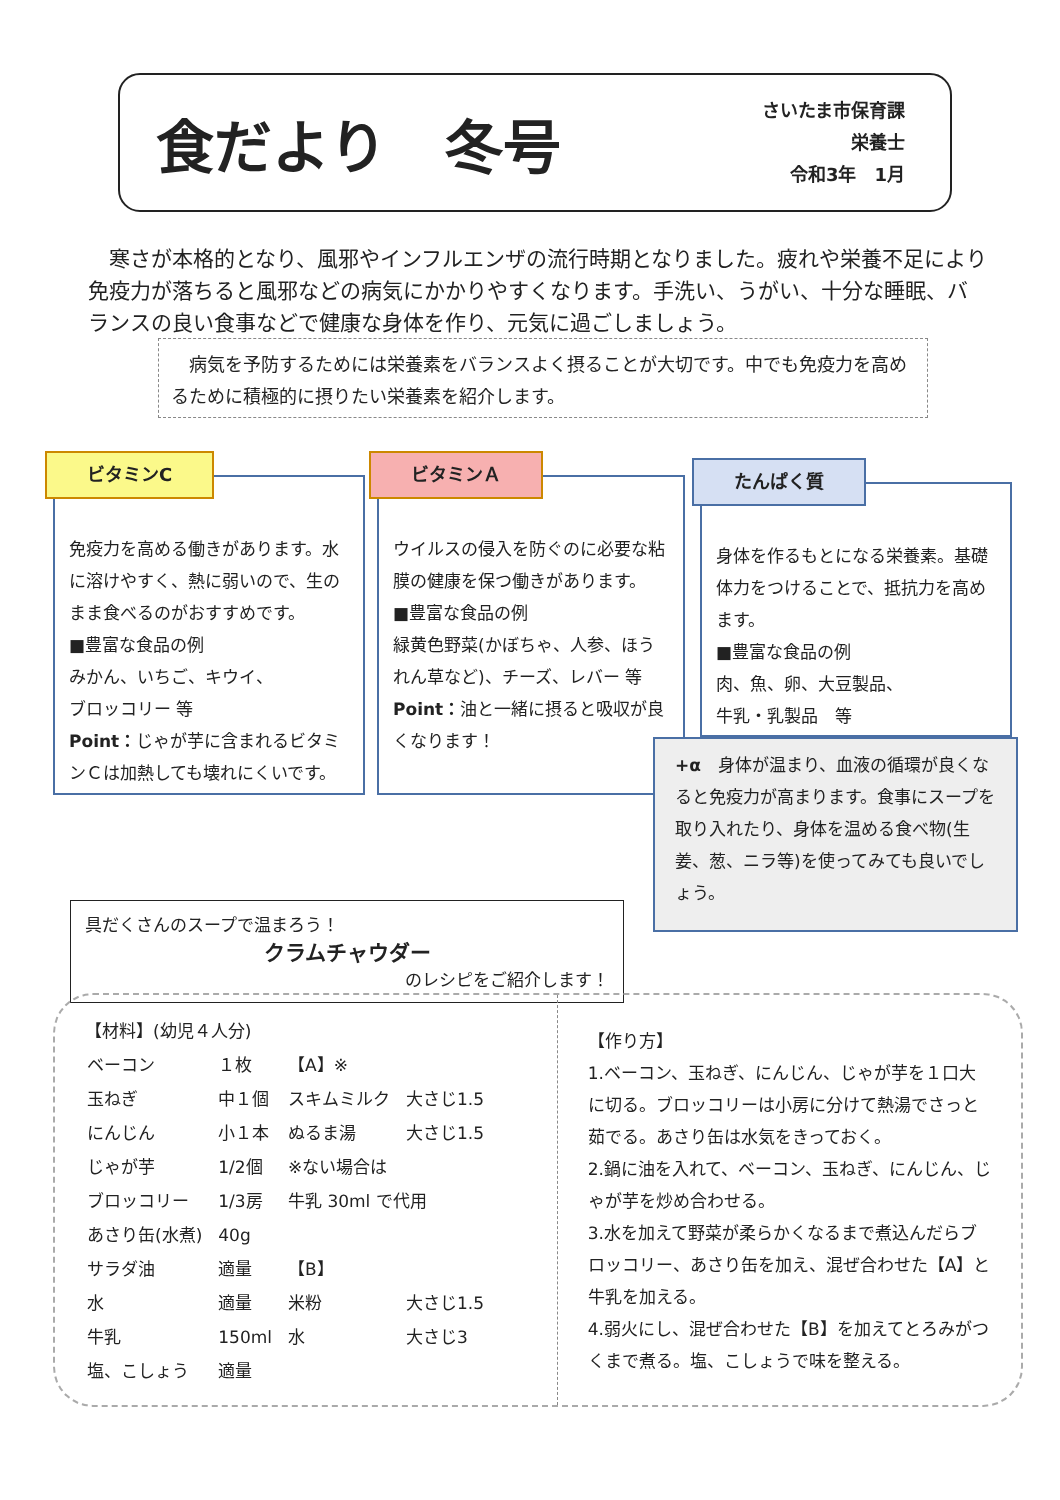食だより　冬号
さいたま市保育課
栄養士
令和3年　1月
　寒さが本格的となり、風邪やインフルエンザの流行時期となりました。疲れや栄養不足により免疫力が落ちると風邪などの病気にかかりやすくなります。手洗い、うがい、十分な睡眠、バランスの良い食事などで健康な身体を作り、元気に過ごしましょう。
　病気を予防するためには栄養素をバランスよく摂ることが大切です。中でも免疫力を高めるために積極的に摂りたい栄養素を紹介します。
ビタミンC
免疫力を高める働きがあります。水に溶けやすく、熱に弱いので、生のまま食べるのがおすすめです。
■豊富な食品の例
みかん、いちご、キウイ、
ブロッコリー 等
Point：じゃが芋に含まれるビタミンＣは加熱しても壊れにくいです。
ビタミンＡ
ウイルスの侵入を防ぐのに必要な粘膜の健康を保つ働きがあります。
■豊富な食品の例
緑黄色野菜(かぼちゃ、人参、ほうれん草など)、チーズ、レバー 等
Point：油と一緒に摂ると吸収が良くなります！
たんぱく質
身体を作るもとになる栄養素。基礎体力をつけることで、抵抗力を高めます。
■豊富な食品の例
肉、魚、卵、大豆製品、
牛乳・乳製品　等
+α　身体が温まり、血液の循環が良くなると免疫力が高まります。食事にスープを取り入れたり、身体を温める食べ物(生姜、葱、ニラ等)を使ってみても良いでしょう。
具だくさんのスープで温まろう！
クラムチャウダー
のレシピをご紹介します！
【材料】(幼児４人分)
| ベーコン | １枚 | 【A】※ | |
| 玉ねぎ | 中１個 | スキムミルク | 大さじ1.5 |
| にんじん | 小１本 | ぬるま湯 | 大さじ1.5 |
| じゃが芋 | 1/2個 | ※ない場合は | |
| ブロッコリー | 1/3房 | 牛乳 30ml で代用 | |
| あさり缶(水煮) | 40g | | |
| サラダ油 | 適量 | 【B】 | |
| 水 | 適量 | 米粉 | 大さじ1.5 |
| 牛乳 | 150ml | 水 | 大さじ3 |
| 塩、こしょう | 適量 | | |
【作り方】
1.ベーコン、玉ねぎ、にんじん、じゃが芋を１口大に切る。ブロッコリーは小房に分けて熱湯でさっと茹でる。あさり缶は水気をきっておく。
2.鍋に油を入れて、ベーコン、玉ねぎ、にんじん、じゃが芋を炒め合わせる。
3.水を加えて野菜が柔らかくなるまで煮込んだらブロッコリー、あさり缶を加え、混ぜ合わせた【A】と牛乳を加える。
4.弱火にし、混ぜ合わせた【B】を加えてとろみがつくまで煮る。塩、こしょうで味を整える。